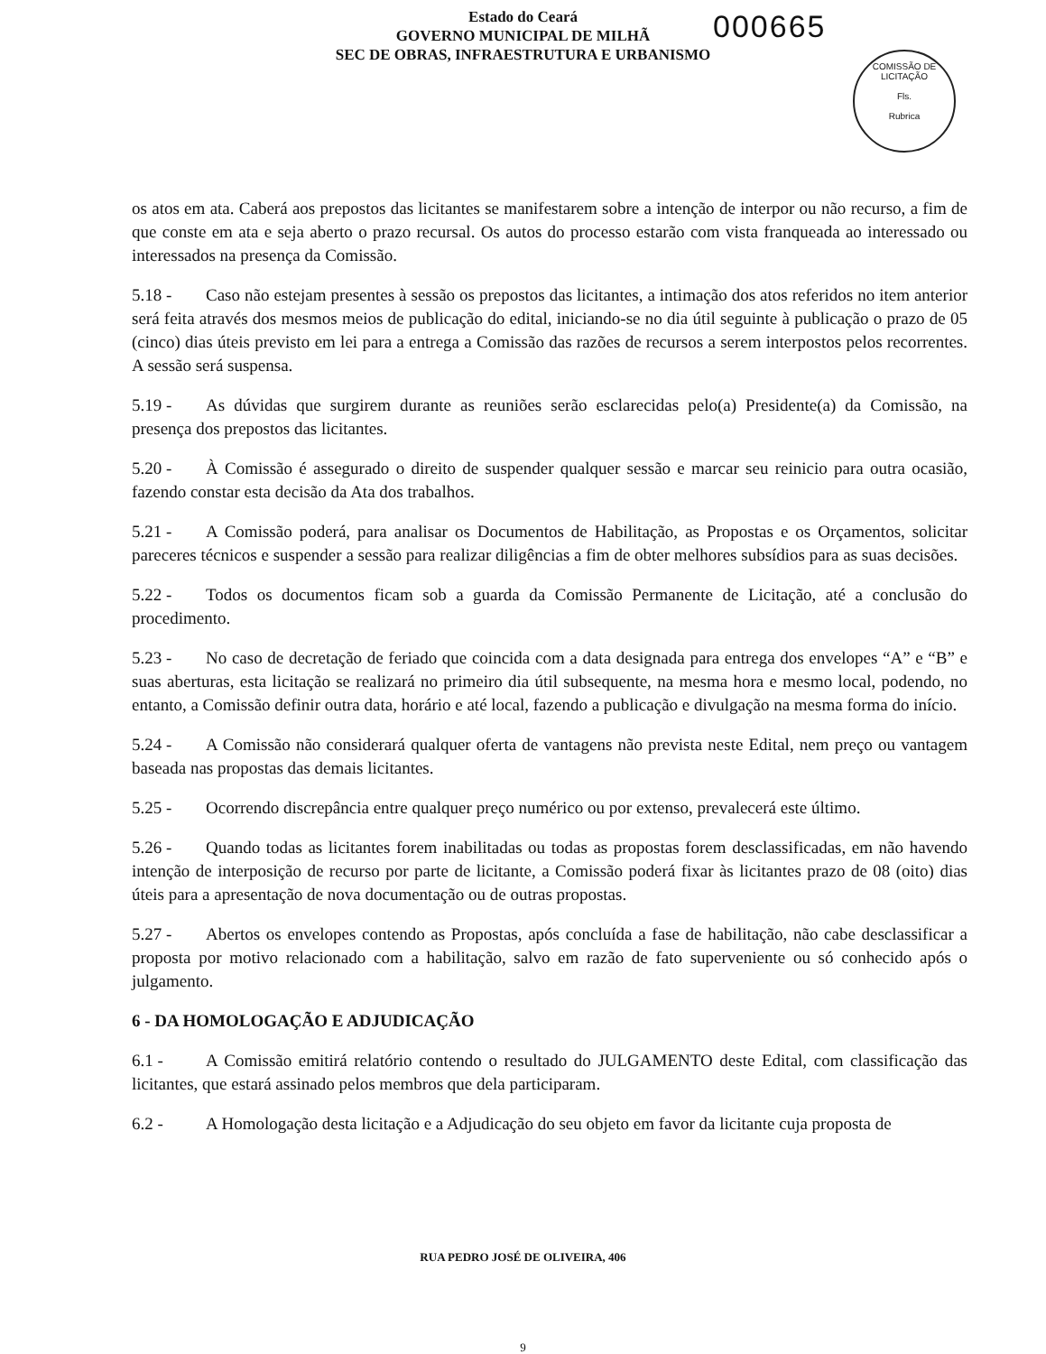Estado do Ceará
GOVERNO MUNICIPAL DE MILHÃ
SEC DE OBRAS, INFRAESTRUTURA E URBANISMO
000665
COMISSÃO DE LICITAÇÃO
Fls.
Rubrica
os atos em ata. Caberá aos prepostos das licitantes se manifestarem sobre a intenção de interpor ou não recurso, a fim de que conste em ata e seja aberto o prazo recursal. Os autos do processo estarão com vista franqueada ao interessado ou interessados na presença da Comissão.
5.18 - Caso não estejam presentes à sessão os prepostos das licitantes, a intimação dos atos referidos no item anterior será feita através dos mesmos meios de publicação do edital, iniciando-se no dia útil seguinte à publicação o prazo de 05 (cinco) dias úteis previsto em lei para a entrega a Comissão das razões de recursos a serem interpostos pelos recorrentes. A sessão será suspensa.
5.19 - As dúvidas que surgirem durante as reuniões serão esclarecidas pelo(a) Presidente(a) da Comissão, na presença dos prepostos das licitantes.
5.20 - À Comissão é assegurado o direito de suspender qualquer sessão e marcar seu reinicio para outra ocasião, fazendo constar esta decisão da Ata dos trabalhos.
5.21 - A Comissão poderá, para analisar os Documentos de Habilitação, as Propostas e os Orçamentos, solicitar pareceres técnicos e suspender a sessão para realizar diligências a fim de obter melhores subsídios para as suas decisões.
5.22 - Todos os documentos ficam sob a guarda da Comissão Permanente de Licitação, até a conclusão do procedimento.
5.23 - No caso de decretação de feriado que coincida com a data designada para entrega dos envelopes “A” e “B” e suas aberturas, esta licitação se realizará no primeiro dia útil subsequente, na mesma hora e mesmo local, podendo, no entanto, a Comissão definir outra data, horário e até local, fazendo a publicação e divulgação na mesma forma do início.
5.24 - A Comissão não considerará qualquer oferta de vantagens não prevista neste Edital, nem preço ou vantagem baseada nas propostas das demais licitantes.
5.25 - Ocorrendo discrepância entre qualquer preço numérico ou por extenso, prevalecerá este último.
5.26 - Quando todas as licitantes forem inabilitadas ou todas as propostas forem desclassificadas, em não havendo intenção de interposição de recurso por parte de licitante, a Comissão poderá fixar às licitantes prazo de 08 (oito) dias úteis para a apresentação de nova documentação ou de outras propostas.
5.27 - Abertos os envelopes contendo as Propostas, após concluída a fase de habilitação, não cabe desclassificar a proposta por motivo relacionado com a habilitação, salvo em razão de fato superveniente ou só conhecido após o julgamento.
6 - DA HOMOLOGAÇÃO E ADJUDICAÇÃO
6.1 - A Comissão emitirá relatório contendo o resultado do JULGAMENTO deste Edital, com classificação das licitantes, que estará assinado pelos membros que dela participaram.
6.2 - A Homologação desta licitação e a Adjudicação do seu objeto em favor da licitante cuja proposta de
RUA PEDRO JOSÉ DE OLIVEIRA, 406
9